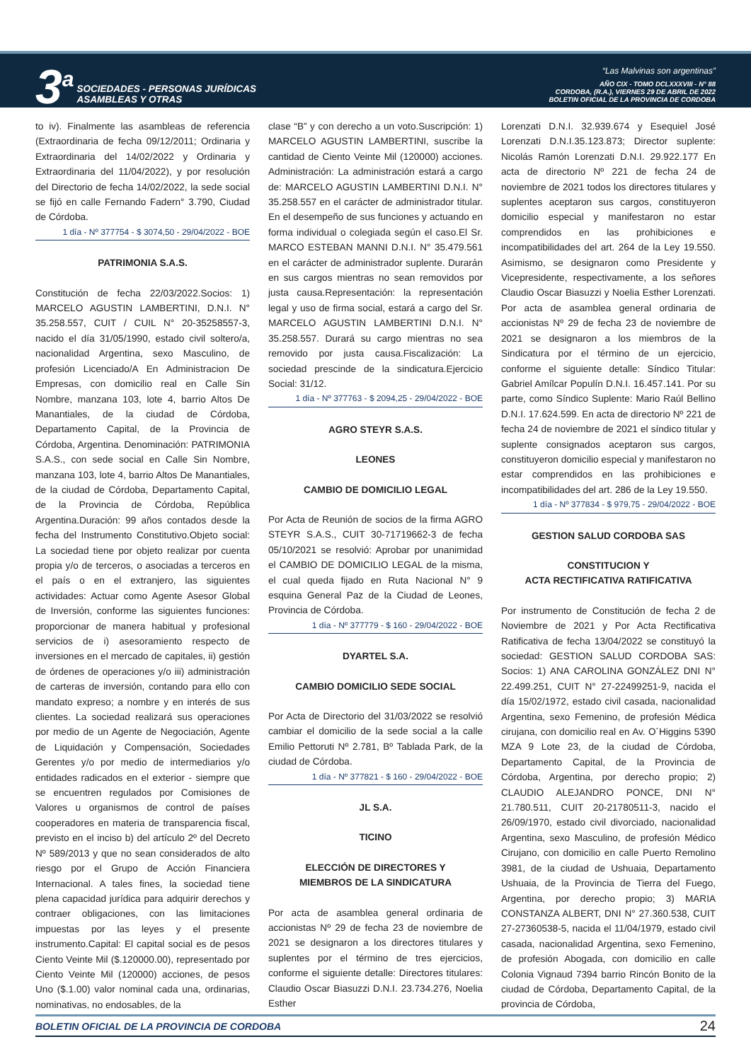3<sup>a</sup>
SOCIEDADES - PERSONAS JURÍDICAS
ASAMBLEAS Y OTRAS
“Las Malvinas son argentinas”
AÑO CIX - TOMO DCLXXXVIII - N° 88
CORDOBA, (R.A.), VIERNES 29 DE ABRIL DE 2022
BOLETIN OFICIAL DE LA PROVINCIA DE CORDOBA
to iv). Finalmente las asambleas de referencia (Extraordinaria de fecha 09/12/2011; Ordinaria y Extraordinaria del 14/02/2022 y Ordinaria y Extraordinaria del 11/04/2022), y por resolución del Directorio de fecha 14/02/2022, la sede social se fijó en calle Fernando Fadern° 3.790, Ciudad de Córdoba.
1 día - Nº 377754 - $ 3074,50 - 29/04/2022 - BOE
PATRIMONIA S.A.S.
Constitución de fecha 22/03/2022.Socios: 1) MARCELO AGUSTIN LAMBERTINI, D.N.I. N° 35.258.557, CUIT / CUIL N° 20-35258557-3, nacido el día 31/05/1990, estado civil soltero/a, nacionalidad Argentina, sexo Masculino, de profesión Licenciado/A En Administracion De Empresas, con domicilio real en Calle Sin Nombre, manzana 103, lote 4, barrio Altos De Manantiales, de la ciudad de Córdoba, Departamento Capital, de la Provincia de Córdoba, Argentina. Denominación: PATRIMONIA S.A.S., con sede social en Calle Sin Nombre, manzana 103, lote 4, barrio Altos De Manantiales, de la ciudad de Córdoba, Departamento Capital, de la Provincia de Córdoba, República Argentina.Duración: 99 años contados desde la fecha del Instrumento Constitutivo.Objeto social: La sociedad tiene por objeto realizar por cuenta propia y/o de terceros, o asociadas a terceros en el país o en el extranjero, las siguientes actividades: Actuar como Agente Asesor Global de Inversión, conforme las siguientes funciones: proporcionar de manera habitual y profesional servicios de i) asesoramiento respecto de inversiones en el mercado de capitales, ii) gestión de órdenes de operaciones y/o iii) administración de carteras de inversión, contando para ello con mandato expreso; a nombre y en interés de sus clientes. La sociedad realizará sus operaciones por medio de un Agente de Negociación, Agente de Liquidación y Compensación, Sociedades Gerentes y/o por medio de intermediarios y/o entidades radicados en el exterior - siempre que se encuentren regulados por Comisiones de Valores u organismos de control de países cooperadores en materia de transparencia fiscal, previsto en el inciso b) del artículo 2º del Decreto Nº 589/2013 y que no sean considerados de alto riesgo por el Grupo de Acción Financiera Internacional. A tales fines, la sociedad tiene plena capacidad jurídica para adquirir derechos y contraer obligaciones, con las limitaciones impuestas por las leyes y el presente instrumento.Capital: El capital social es de pesos Ciento Veinte Mil ($.120000.00), representado por Ciento Veinte Mil (120000) acciones, de pesos Uno ($.1.00) valor nominal cada una, ordinarias, nominativas, no endosables, de la
clase “B” y con derecho a un voto.Suscripción: 1) MARCELO AGUSTIN LAMBERTINI, suscribe la cantidad de Ciento Veinte Mil (120000) acciones. Administración: La administración estará a cargo de: MARCELO AGUSTIN LAMBERTINI D.N.I. N° 35.258.557 en el carácter de administrador titular. En el desempeño de sus funciones y actuando en forma individual o colegiada según el caso.El Sr. MARCO ESTEBAN MANNI D.N.I. N° 35.479.561 en el carácter de administrador suplente. Durarán en sus cargos mientras no sean removidos por justa causa.Representación: la representación legal y uso de firma social, estará a cargo del Sr. MARCELO AGUSTIN LAMBERTINI D.N.I. N° 35.258.557. Durará su cargo mientras no sea removido por justa causa.Fiscalización: La sociedad prescinde de la sindicatura.Ejercicio Social: 31/12.
1 día - Nº 377763 - $ 2094,25 - 29/04/2022 - BOE
AGRO STEYR S.A.S.
LEONES
CAMBIO DE DOMICILIO LEGAL
Por Acta de Reunión de socios de la firma AGRO STEYR S.A.S., CUIT 30-71719662-3 de fecha 05/10/2021 se resolvió: Aprobar por unanimidad el CAMBIO DE DOMICILIO LEGAL de la misma, el cual queda fijado en Ruta Nacional N° 9 esquina General Paz de la Ciudad de Leones, Provincia de Córdoba.
1 día - Nº 377779 - $ 160 - 29/04/2022 - BOE
DYARTEL S.A.
CAMBIO DOMICILIO SEDE SOCIAL
Por Acta de Directorio del 31/03/2022 se resolvió cambiar el domicilio de la sede social a la calle Emilio Pettoruti Nº 2.781, Bº Tablada Park, de la ciudad de Córdoba.
1 día - Nº 377821 - $ 160 - 29/04/2022 - BOE
JL S.A.
TICINO
ELECCIÓN DE DIRECTORES Y
MIEMBROS DE LA SINDICATURA
Por acta de asamblea general ordinaria de accionistas Nº 29 de fecha 23 de noviembre de 2021 se designaron a los directores titulares y suplentes por el término de tres ejercicios, conforme el siguiente detalle: Directores titulares: Claudio Oscar Biasuzzi D.N.I. 23.734.276, Noelia Esther
Lorenzati D.N.I. 32.939.674 y Esequiel José Lorenzati D.N.I.35.123.873; Director suplente: Nicolás Ramón Lorenzati D.N.I. 29.922.177 En acta de directorio Nº 221 de fecha 24 de noviembre de 2021 todos los directores titulares y suplentes aceptaron sus cargos, constituyeron domicilio especial y manifestaron no estar comprendidos en las prohibiciones e incompatibilidades del art. 264 de la Ley 19.550. Asimismo, se designaron como Presidente y Vicepresidente, respectivamente, a los señores Claudio Oscar Biasuzzi y Noelia Esther Lorenzati. Por acta de asamblea general ordinaria de accionistas Nº 29 de fecha 23 de noviembre de 2021 se designaron a los miembros de la Sindicatura por el término de un ejercicio, conforme el siguiente detalle: Síndico Titular: Gabriel Amílcar Populín D.N.I. 16.457.141. Por su parte, como Síndico Suplente: Mario Raúl Bellino D.N.I. 17.624.599. En acta de directorio Nº 221 de fecha 24 de noviembre de 2021 el síndico titular y suplente consignados aceptaron sus cargos, constituyeron domicilio especial y manifestaron no estar comprendidos en las prohibiciones e incompatibilidades del art. 286 de la Ley 19.550.
1 día - Nº 377834 - $ 979,75 - 29/04/2022 - BOE
GESTION SALUD CORDOBA SAS
CONSTITUCION Y
ACTA RECTIFICATIVA RATIFICATIVA
Por instrumento de Constitución de fecha 2 de Noviembre de 2021 y Por Acta Rectificativa Ratificativa de fecha 13/04/2022 se constituyó la sociedad: GESTION SALUD CORDOBA SAS: Socios: 1) ANA CAROLINA GONZÁLEZ DNI N° 22.499.251, CUIT N° 27-22499251-9, nacida el día 15/02/1972, estado civil casada, nacionalidad Argentina, sexo Femenino, de profesión Médica cirujana, con domicilio real en Av. O´Higgins 5390 MZA 9 Lote 23, de la ciudad de Córdoba, Departamento Capital, de la Provincia de Córdoba, Argentina, por derecho propio; 2) CLAUDIO ALEJANDRO PONCE, DNI N° 21.780.511, CUIT 20-21780511-3, nacido el 26/09/1970, estado civil divorciado, nacionalidad Argentina, sexo Masculino, de profesión Médico Cirujano, con domicilio en calle Puerto Remolino 3981, de la ciudad de Ushuaia, Departamento Ushuaia, de la Provincia de Tierra del Fuego, Argentina, por derecho propio; 3) MARIA CONSTANZA ALBERT, DNI N° 27.360.538, CUIT 27-27360538-5, nacida el 11/04/1979, estado civil casada, nacionalidad Argentina, sexo Femenino, de profesión Abogada, con domicilio en calle Colonia Vignaud 7394 barrio Rincón Bonito de la ciudad de Córdoba, Departamento Capital, de la provincia de Córdoba,
BOLETIN OFICIAL DE LA PROVINCIA DE CORDOBA 24